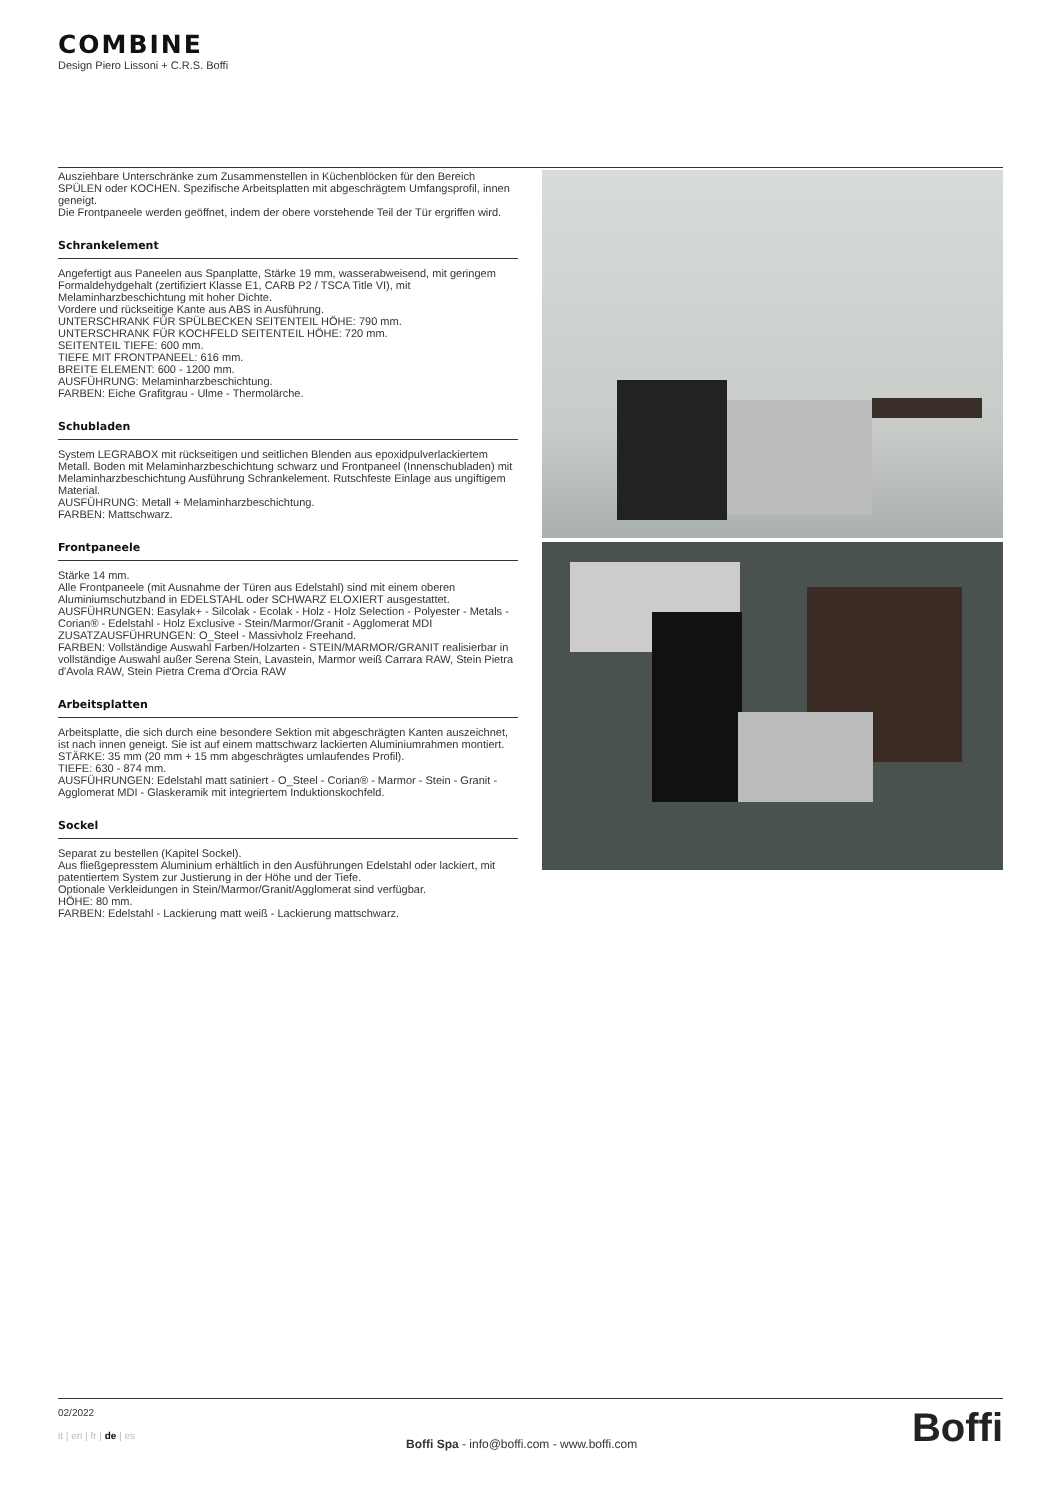COMBINE
Design Piero Lissoni + C.R.S. Boffi
Ausziehbare Unterschränke zum Zusammenstellen in Küchenblöcken für den Bereich SPÜLEN oder KOCHEN. Spezifische Arbeitsplatten mit abgeschrägtem Umfangsprofil, innen geneigt.
Die Frontpaneele werden geöffnet, indem der obere vorstehende Teil der Tür ergriffen wird.
Schrankelement
Angefertigt aus Paneelen aus Spanplatte, Stärke 19 mm, wasserabweisend, mit geringem Formaldehydgehalt (zertifiziert Klasse E1, CARB P2 / TSCA Title VI), mit Melaminharzbeschichtung mit hoher Dichte.
Vordere und rückseitige Kante aus ABS in Ausführung.
UNTERSCHRANK FÜR SPÜLBECKEN SEITENTEIL HÖHE: 790 mm.
UNTERSCHRANK FÜR KOCHFELD SEITENTEIL HÖHE: 720 mm.
SEITENTEIL TIEFE: 600 mm.
TIEFE MIT FRONTPANEEL: 616 mm.
BREITE ELEMENT: 600 - 1200 mm.
AUSFÜHRUNG: Melaminharzbeschichtung.
FARBEN: Eiche Grafitgrau - Ulme - Thermolärche.
Schubladen
System LEGRABOX mit rückseitigen und seitlichen Blenden aus epoxidpulverlackiertem Metall. Boden mit Melaminharzbeschichtung schwarz und Frontpaneel (Innenschubladen) mit Melaminharzbeschichtung Ausführung Schrankelement. Rutschfeste Einlage aus ungiftigem Material.
AUSFÜHRUNG: Metall + Melaminharzbeschichtung.
FARBEN: Mattschwarz.
Frontpaneele
Stärke 14 mm.
Alle Frontpaneele (mit Ausnahme der Türen aus Edelstahl) sind mit einem oberen Aluminiumschutzband in EDELSTAHL oder SCHWARZ ELOXIERT ausgestattet.
AUSFÜHRUNGEN: Easylak+ - Silcolak - Ecolak - Holz - Holz Selection - Polyester - Metals - Corian® - Edelstahl - Holz Exclusive - Stein/Marmor/Granit - Agglomerat MDI
ZUSATZAUSFÜHRUNGEN: O_Steel - Massivholz Freehand.
FARBEN: Vollständige Auswahl Farben/Holzarten - STEIN/MARMOR/GRANIT realisierbar in vollständige Auswahl außer Serena Stein, Lavastein, Marmor weiß Carrara RAW, Stein Pietra d'Avola RAW, Stein Pietra Crema d'Orcia RAW
Arbeitsplatten
Arbeitsplatte, die sich durch eine besondere Sektion mit abgeschrägten Kanten auszeichnet, ist nach innen geneigt. Sie ist auf einem mattschwarz lackierten Aluminiumrahmen montiert.
STÄRKE: 35 mm (20 mm + 15 mm abgeschrägtes umlaufendes Profil).
TIEFE: 630 - 874 mm.
AUSFÜHRUNGEN: Edelstahl matt satiniert - O_Steel - Corian® - Marmor - Stein - Granit - Agglomerat MDI - Glaskeramik mit integriertem Induktionskochfeld.
Sockel
Separat zu bestellen (Kapitel Sockel).
Aus fließgepresstem Aluminium erhältlich in den Ausführungen Edelstahl oder lackiert, mit patentiertem System zur Justierung in der Höhe und der Tiefe.
Optionale Verkleidungen in Stein/Marmor/Granit/Agglomerat sind verfügbar.
HÖHE: 80 mm.
FARBEN: Edelstahl - Lackierung matt weiß - Lackierung mattschwarz.
02/2022
it | en | fr | de | es
Boffi Spa - info@boffi.com - www.boffi.com
Boffi